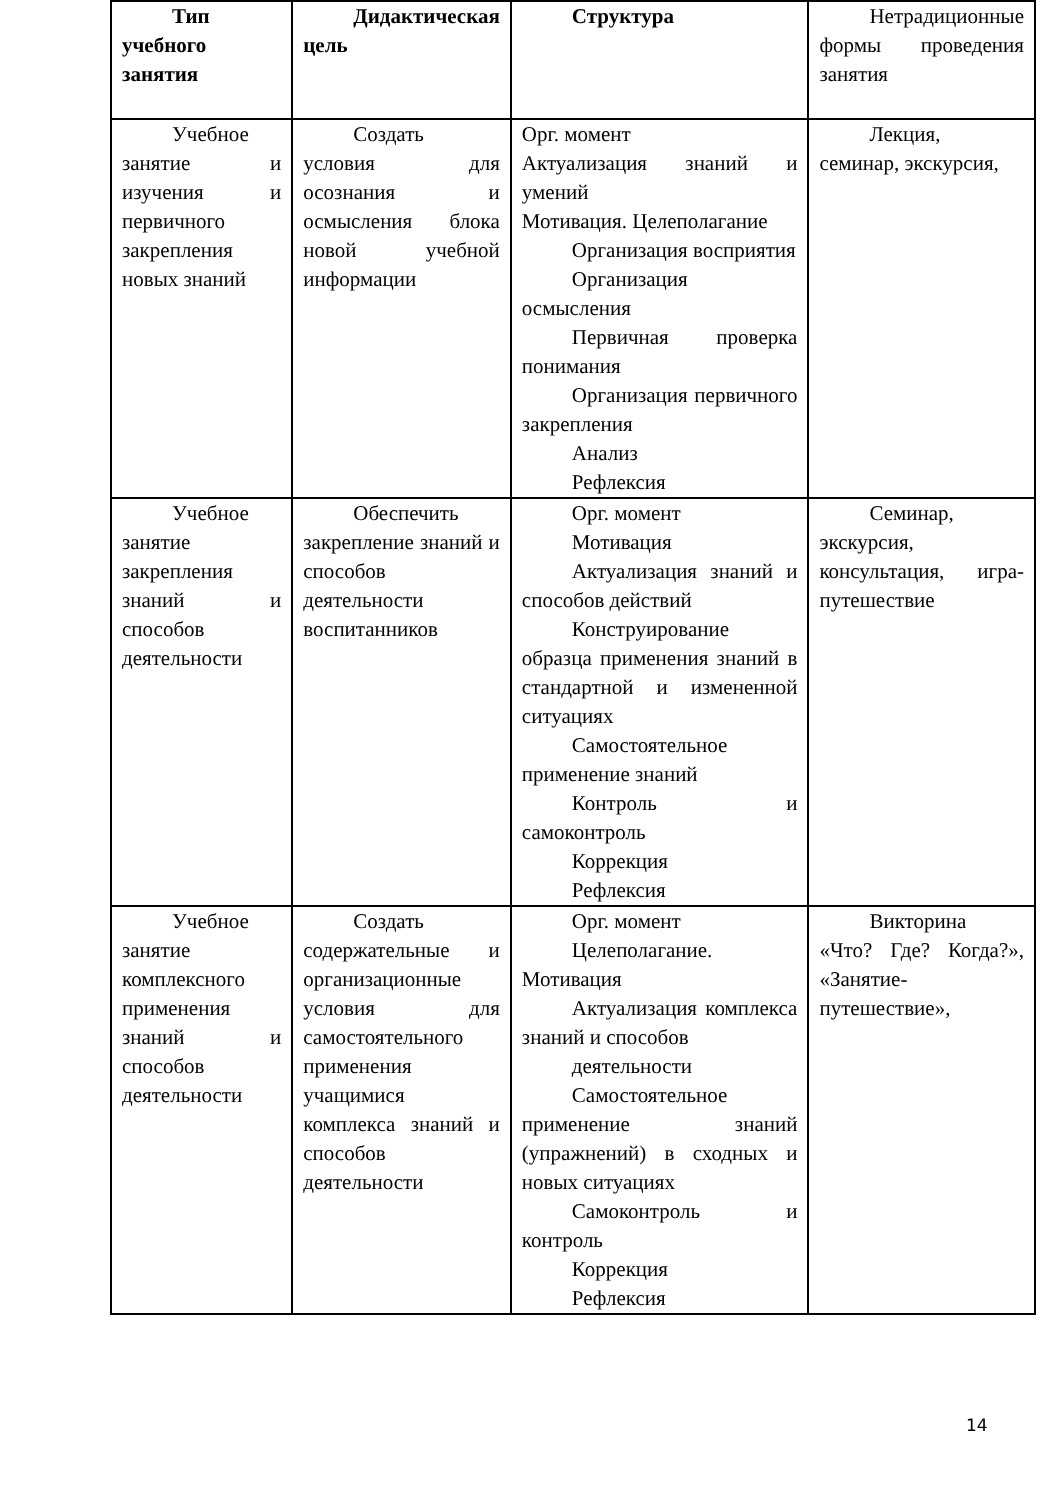| Тип учебного занятия | Дидактическая цель | Структура | Нетрадиционные формы проведения занятия |
| Учебное занятие и изучения и первичного закрепления новых знаний | Создать условия для осознания и осмысления блока новой учебной информации | Орг. момент Актуализация знаний и умений Мотивация. Целеполагание Организация восприятия Организация осмысления Первичная проверка понимания Организация первичного закрепления Анализ Рефлексия | Лекция, семинар, экскурсия, |
| Учебное занятие закрепления знаний и способов деятельности | Обеспечить закрепление знаний и способов деятельности воспитанников | Орг. момент Мотивация Актуализация знаний и способов действий Конструирование образца применения знаний в стандартной и измененной ситуациях Самостоятельное применение знаний Контроль и самоконтроль Коррекция Рефлексия | Семинар, экскурсия, консультация, игра-путешествие |
| Учебное занятие комплексного применения знаний и способов деятельности | Создать содержательные и организационные условия для самостоятельного применения учащимися комплекса знаний и способов деятельности | Орг. момент Целеполагание. Мотивация Актуализация комплекса знаний и способов деятельности Самостоятельное применение знаний (упражнений) в сходных и новых ситуациях Самоконтроль и контроль Коррекция Рефлексия | Викторина «Что? Где? Когда?», «Занятие-путешествие», |
14